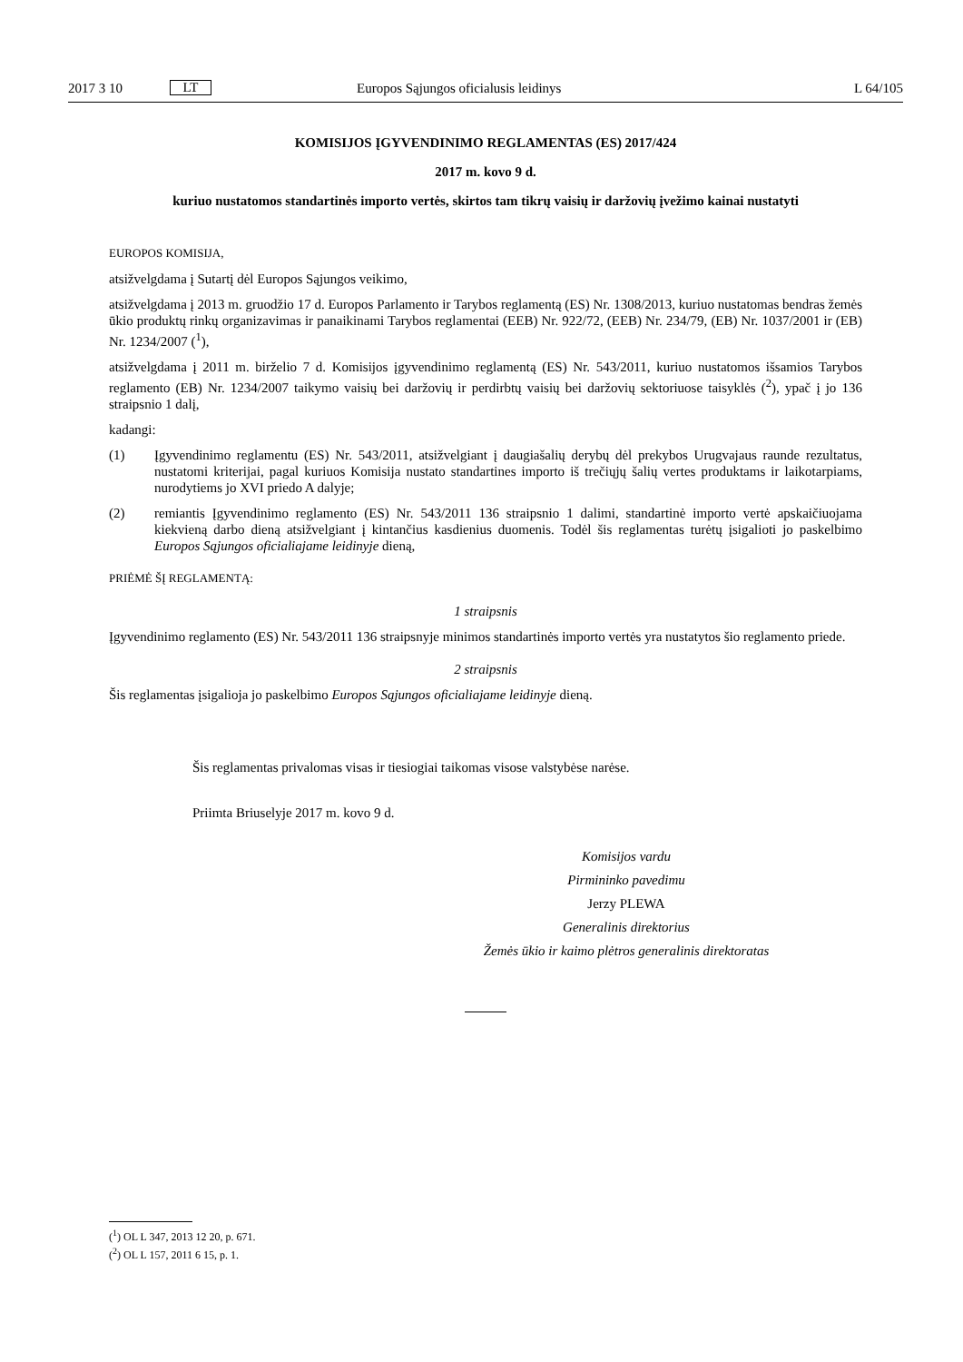2017 3 10 LT Europos Sąjungos oficialusis leidinys L 64/105
KOMISIJOS ĮGYVENDINIMO REGLAMENTAS (ES) 2017/424
2017 m. kovo 9 d.
kuriuo nustatomos standartinės importo vertės, skirtos tam tikrų vaisių ir daržovių įvežimo kainai nustatyti
EUROPOS KOMISIJA,
atsižvelgdama į Sutartį dėl Europos Sąjungos veikimo,
atsižvelgdama į 2013 m. gruodžio 17 d. Europos Parlamento ir Tarybos reglamentą (ES) Nr. 1308/2013, kuriuo nustatomas bendras žemės ūkio produktų rinkų organizavimas ir panaikinami Tarybos reglamentai (EEB) Nr. 922/72, (EEB) Nr. 234/79, (EB) Nr. 1037/2001 ir (EB) Nr. 1234/2007 (<sup>1</sup>),
atsižvelgdama į 2011 m. birželio 7 d. Komisijos įgyvendinimo reglamentą (ES) Nr. 543/2011, kuriuo nustatomos išsamios Tarybos reglamento (EB) Nr. 1234/2007 taikymo vaisių bei daržovių ir perdirbtų vaisių bei daržovių sektoriuose taisyklės (<sup>2</sup>), ypač į jo 136 straipsnio 1 dalį,
kadangi:
(1) Įgyvendinimo reglamentu (ES) Nr. 543/2011, atsižvelgiant į daugiašalių derybų dėl prekybos Urugvajaus raunde rezultatus, nustatomi kriterijai, pagal kuriuos Komisija nustato standartines importo iš trečiųjų šalių vertes produktams ir laikotarpiams, nurodytiems jo XVI priedo A dalyje;
(2) remiantis Įgyvendinimo reglamento (ES) Nr. 543/2011 136 straipsnio 1 dalimi, standartinė importo vertė apskaičiuojama kiekvieną darbo dieną atsižvelgiant į kintančius kasdienius duomenis. Todėl šis reglamentas turėtų įsigalioti jo paskelbimo Europos Sąjungos oficialiajame leidinyje dieną,
PRIĖMĖ ŠĮ REGLAMENTĄ:
1 straipsnis
Įgyvendinimo reglamento (ES) Nr. 543/2011 136 straipsnyje minimos standartinės importo vertės yra nustatytos šio reglamento priede.
2 straipsnis
Šis reglamentas įsigalioja jo paskelbimo Europos Sąjungos oficialiajame leidinyje dieną.
Šis reglamentas privalomas visas ir tiesiogiai taikomas visose valstybėse narėse.
Priimta Briuselyje 2017 m. kovo 9 d.
Komisijos vardu
Pirmininko pavedimu
Jerzy PLEWA
Generalinis direktorius
Žemės ūkio ir kaimo plėtros generalinis direktoratas
(<sup>1</sup>) OL L 347, 2013 12 20, p. 671.
(<sup>2</sup>) OL L 157, 2011 6 15, p. 1.